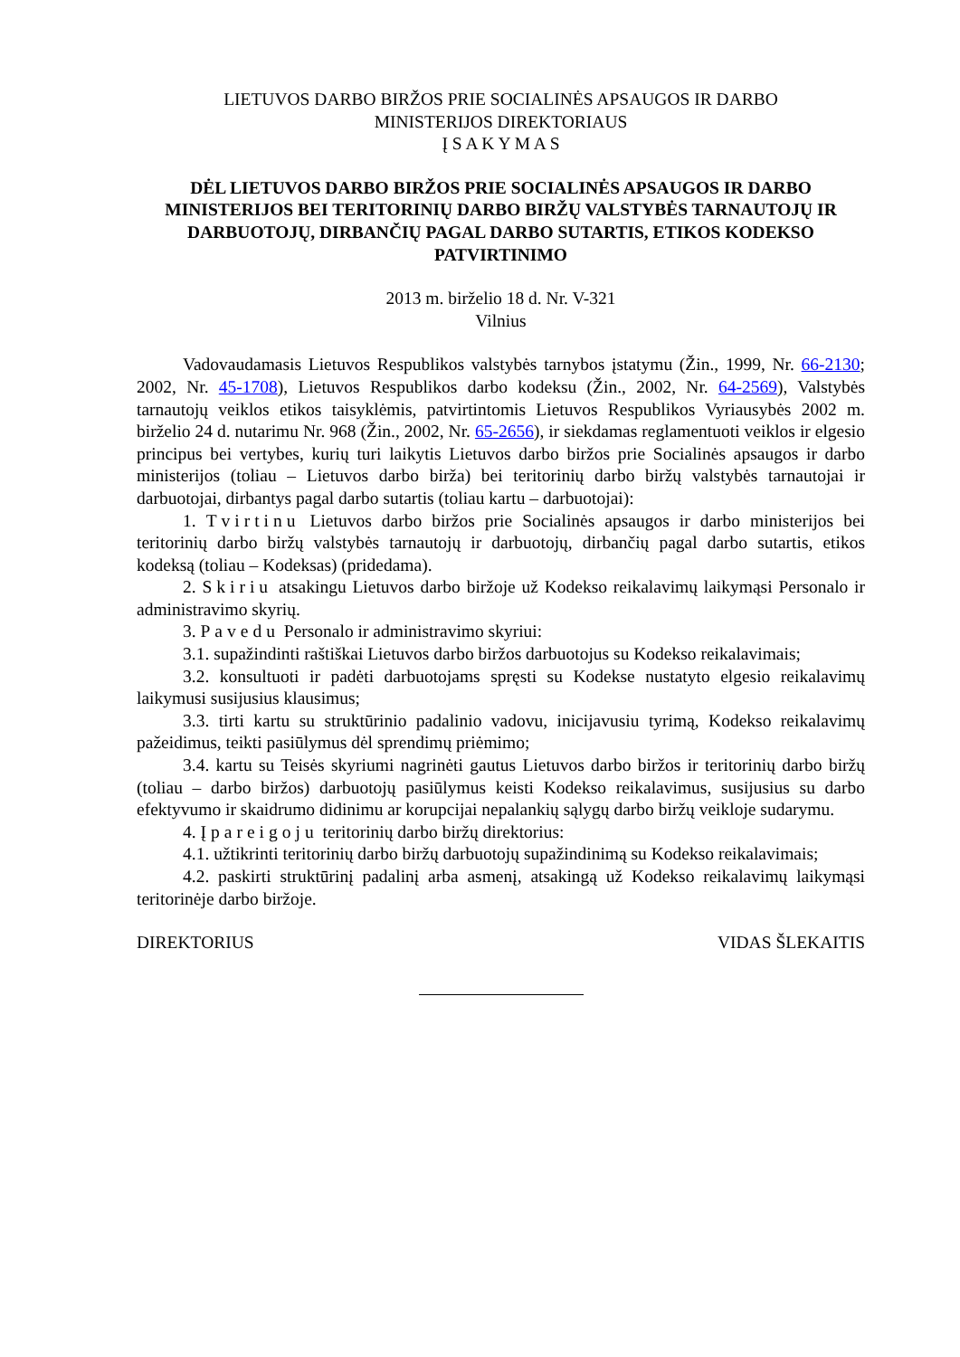LIETUVOS DARBO BIRŽOS PRIE SOCIALINĖS APSAUGOS IR DARBO
MINISTERIJOS DIREKTORIAUS
Į S A K Y M A S
DĖL LIETUVOS DARBO BIRŽOS PRIE SOCIALINĖS APSAUGOS IR DARBO MINISTERIJOS BEI TERITORINIŲ DARBO BIRŽŲ VALSTYBĖS TARNAUTOJŲ IR DARBUOTOJŲ, DIRBANČIŲ PAGAL DARBO SUTARTIS, ETIKOS KODEKSO PATVIRTINIMO
2013 m. birželio 18 d. Nr. V-321
Vilnius
Vadovaudamasis Lietuvos Respublikos valstybės tarnybos įstatymu (Žin., 1999, Nr. 66-2130; 2002, Nr. 45-1708), Lietuvos Respublikos darbo kodeksu (Žin., 2002, Nr. 64-2569), Valstybės tarnautojų veiklos etikos taisyklėmis, patvirtintomis Lietuvos Respublikos Vyriausybės 2002 m. birželio 24 d. nutarimu Nr. 968 (Žin., 2002, Nr. 65-2656), ir siekdamas reglamentuoti veiklos ir elgesio principus bei vertybes, kurių turi laikytis Lietuvos darbo biržos prie Socialinės apsaugos ir darbo ministerijos (toliau – Lietuvos darbo birža) bei teritorinių darbo biržų valstybės tarnautojai ir darbuotojai, dirbantys pagal darbo sutartis (toliau kartu – darbuotojai):
1. Tvirtinu Lietuvos darbo biržos prie Socialinės apsaugos ir darbo ministerijos bei teritorinių darbo biržų valstybės tarnautojų ir darbuotojų, dirbančių pagal darbo sutartis, etikos kodeksą (toliau – Kodeksas) (pridedama).
2. Skiriu atsakingu Lietuvos darbo biržoje už Kodekso reikalavimų laikymąsi Personalo ir administravimo skyrių.
3. Pavedu Personalo ir administravimo skyriui:
3.1. supažindinti raštiškai Lietuvos darbo biržos darbuotojus su Kodekso reikalavimais;
3.2. konsultuoti ir padėti darbuotojams spręsti su Kodekse nustatyto elgesio reikalavimų laikymusi susijusius klausimus;
3.3. tirti kartu su struktūrinio padalinio vadovu, inicijavusiu tyrimą, Kodekso reikalavimų pažeidimus, teikti pasiūlymus dėl sprendimų priėmimo;
3.4. kartu su Teisės skyriumi nagrinėti gautus Lietuvos darbo biržos ir teritorinių darbo biržų (toliau – darbo biržos) darbuotojų pasiūlymus keisti Kodekso reikalavimus, susijusius su darbo efektyvumo ir skaidrumo didinimu ar korupcijai nepalankių sąlygų darbo biržų veikloje sudarymu.
4. Įpareigoju teritorinių darbo biržų direktorius:
4.1. užtikrinti teritorinių darbo biržų darbuotojų supažindinimą su Kodekso reikalavimais;
4.2. paskirti struktūrinį padalinį arba asmenį, atsakingą už Kodekso reikalavimų laikymąsi teritorinėje darbo biržoje.
DIREKTORIUS VIDAS ŠLEKAITIS